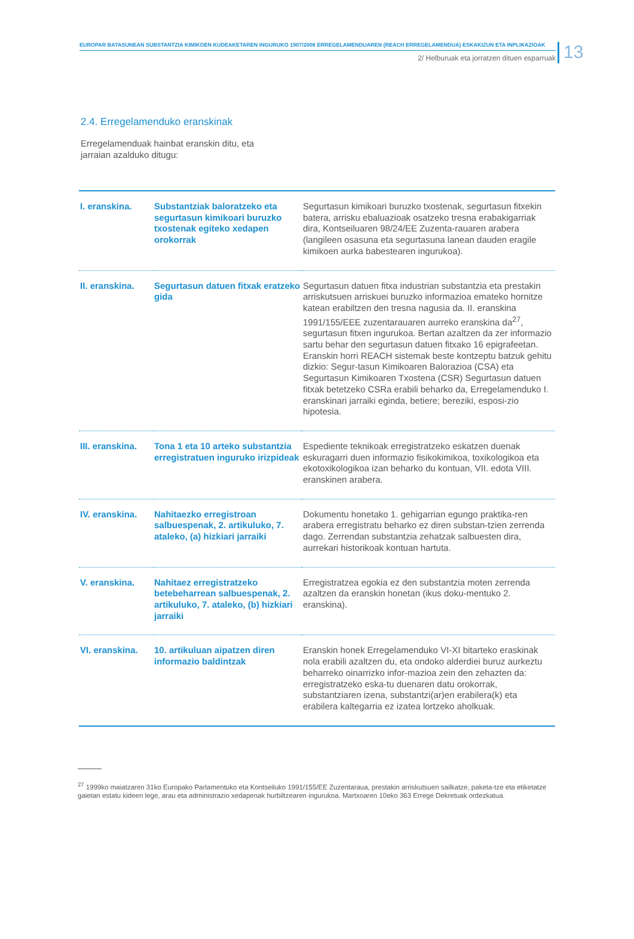EUROPAR BATASUNEAN SUBSTANTZIA KIMIKOEN KUDEAKETAREN INGURUKO 1907/2006 ERREGELAMENDUAREN (REACH ERREGELAMENDUA) ESKAKIZUN ETA INPLIKAZIOAK
2/ Helburuak eta jorratzen dituen esparruak
13
2.4. Erregelamenduko eranskinak
Erregelamenduak hainbat eranskin ditu, eta jarraian azalduko ditugu:
| I. eranskina. | Substantziak baloratzeko eta segurtasun kimikoari buruzko txostenak egiteko xedapen orokorrak | Segurtasun kimikoari buruzko txostenak, segurtasun fitxekin batera, arrisku ebaluazioak osatzeko tresna erabakigarriak dira, Kontseiluaren 98/24/EE Zuzenta-rauaren arabera (langileen osasuna eta segurtasuna lanean dauden eragile kimikoen aurka babestearen ingurukoa). |
| II. eranskina. | Segurtasun datuen fitxak eratzeko gida | Segurtasun datuen fitxa industrian substantzia eta prestakin arriskutsuen arriskuei buruzko informazioa emateko hornitze katean erabiltzen den tresna nagusia da. II. eranskina 1991/155/EEE zuzentarauaren aurreko eranskina da<sup>27</sup>, segurtasun fitxen ingurukoa. Bertan azaltzen da zer informazio sartu behar den segurtasun datuen fitxako 16 epigrafeetan. Eranskin horri REACH sistemak beste kontzeptu batzuk gehitu dizkio: Segur-tasun Kimikoaren Balorazioa (CSA) eta Segurtasun Kimikoaren Txostena (CSR) Segurtasun datuen fitxak betetzeko CSRa erabili beharko da, Erregelamenduko I. eranskinari jarraiki eginda, betiere; bereziki, esposi-zio hipotesia. |
| III. eranskina. | Tona 1 eta 10 arteko substantzia erregistratuen inguruko irizpideak | Espediente teknikoak erregistratzeko eskatzen duenak eskuragarri duen informazio fisikokimikoa, toxikologikoa eta ekotoxikologikoa izan beharko du kontuan, VII. edota VIII. eranskinen arabera. |
| IV. eranskina. | Nahitaezko erregistroan salbuespenak, 2. artikuluko, 7. ataleko, (a) hizkiari jarraiki | Dokumentu honetako 1. gehigarrian egungo praktika-ren arabera erregistratu beharko ez diren substan-tzien zerrenda dago. Zerrendan substantzia zehatzak salbuesten dira, aurrekari historikoak kontuan hartuta. |
| V. eranskina. | Nahitaez erregistratzeko betebeharrean salbuespenak, 2. artikuluko, 7. ataleko, (b) hizkiari jarraiki | Erregistratzea egokia ez den substantzia moten zerrenda azaltzen da eranskin honetan (ikus doku-mentuko 2. eranskina). |
| VI. eranskina. | 10. artikuluan aipatzen diren informazio baldintzak | Eranskin honek Erregelamenduko VI-XI bitarteko eraskinak nola erabili azaltzen du, eta ondoko alderdiei buruz aurkeztu beharreko oinarrizko infor-mazioa zein den zehazten da: erregistratzeko eska-tu duenaren datu orokorrak, substantziaren izena, substantzi(ar)en erabilera(k) eta erabilera kaltegarria ez izatea lortzeko aholkuak. |
<sup>27</sup> 1999ko maiatzaren 31ko Europako Parlamentuko eta Kontseiluko 1991/155/EE Zuzentaraua, prestakin arriskutsuen sailkatze, paketa-tze eta etiketatze gaietan estatu kideen lege, arau eta administrazio xedapenak hurbiltzearen ingurukoa. Martxoaren 10eko 363 Errege Dekretuak ordezkatua.